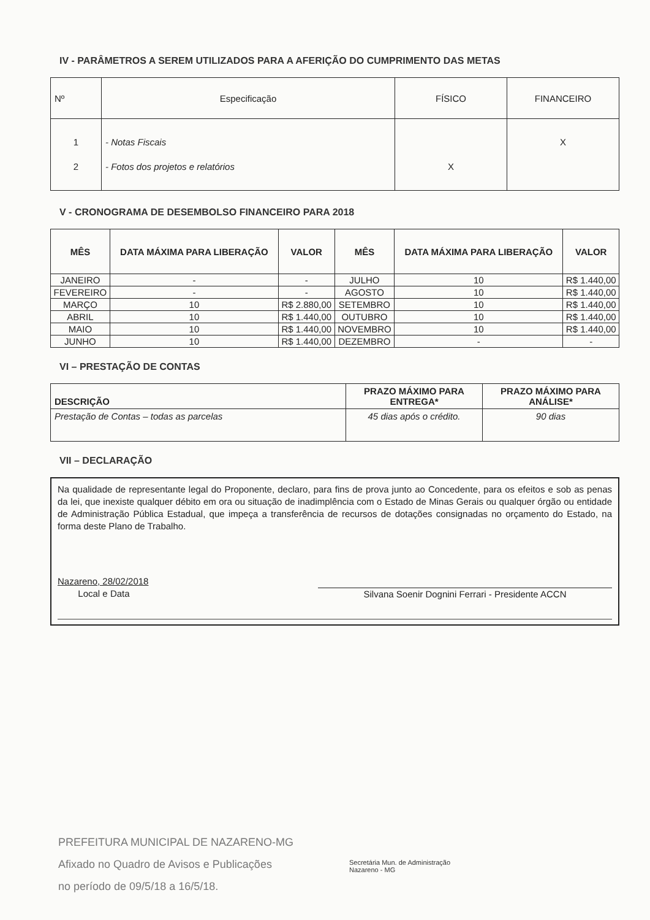IV - PARÂMETROS A SEREM UTILIZADOS PARA A AFERIÇÃO DO CUMPRIMENTO DAS METAS
| Nº | Especificação | FÍSICO | FINANCEIRO |
| --- | --- | --- | --- |
| 1 2 | - Notas Fiscais - Fotos dos projetos e relatórios | X | X |
V - CRONOGRAMA DE DESEMBOLSO FINANCEIRO PARA 2018
| MÊS | DATA MÁXIMA PARA LIBERAÇÃO | VALOR | MÊS | DATA MÁXIMA PARA LIBERAÇÃO | VALOR |
| --- | --- | --- | --- | --- | --- |
| JANEIRO | - | - | JULHO | 10 | R$ 1.440,00 |
| FEVEREIRO | - | - | AGOSTO | 10 | R$ 1.440,00 |
| MARÇO | 10 | R$ 2.880,00 | SETEMBRO | 10 | R$ 1.440,00 |
| ABRIL | 10 | R$ 1.440,00 | OUTUBRO | 10 | R$ 1.440,00 |
| MAIO | 10 | R$ 1.440,00 | NOVEMBRO | 10 | R$ 1.440,00 |
| JUNHO | 10 | R$ 1.440,00 | DEZEMBRO | - | - |
VI – PRESTAÇÃO DE CONTAS
| DESCRIÇÃO | PRAZO MÁXIMO PARA ENTREGA* | PRAZO MÁXIMO PARA ANÁLISE* |
| --- | --- | --- |
| Prestação de Contas – todas as parcelas | 45 dias após o crédito. | 90 dias |
VII – DECLARAÇÃO
Na qualidade de representante legal do Proponente, declaro, para fins de prova junto ao Concedente, para os efeitos e sob as penas da lei, que inexiste qualquer débito em ora ou situação de inadimplência com o Estado de Minas Gerais ou qualquer órgão ou entidade de Administração Pública Estadual, que impeça a transferência de recursos de dotações consignadas no orçamento do Estado, na forma deste Plano de Trabalho.
Nazareno, 28/02/2018
Local e Data
Silvana Soenir Dognini Ferrari - Presidente ACCN
PREFEITURA MUNICIPAL DE NAZARENO-MG
Afixado no Quadro de Avisos e Publicações
no período de 09/5/18 a 16/5/18.
Secretária Mun. de Administração
Nazareno - MG